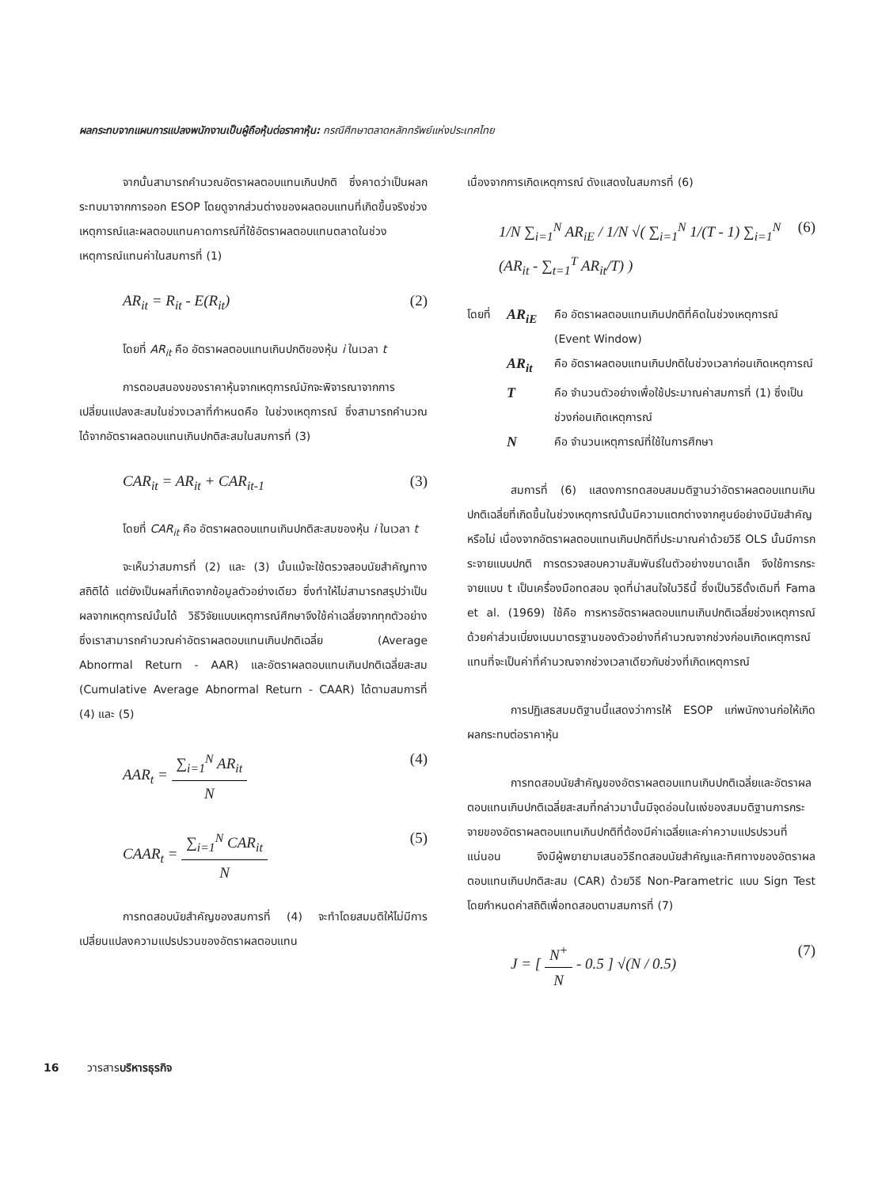ผลกระทบจากแผนการแปลงพนักงานเป็นผู้ถือหุ้นต่อราคาหุ้น: กรณีศึกษาตลาดหลักทรัพย์แห่งประเทศไทย
จากนั้นสามารถคำนวณอัตราผลตอบแทนเกินปกติ ซึ่งคาดว่าเป็นผลกระทบมาจากการออก ESOP โดยดูจากส่วนต่างของผลตอบแทนที่เกิดขึ้นจริงช่วงเหตุการณ์และผลตอบแทนคาดการณ์ที่ใช้อัตราผลตอบแทนตลาดในช่วงเหตุการณ์แทนค่าในสมการที่ (1)
AR<sub>it</sub> = R<sub>it</sub> - E(R<sub>it</sub>) (2)
โดยที่ AR<sub>it</sub> คือ อัตราผลตอบแทนเกินปกติของหุ้น i ในเวลา t
การตอบสนองของราคาหุ้นจากเหตุการณ์มักจะพิจารณาจากการเปลี่ยนแปลงสะสมในช่วงเวลาที่กำหนดคือ ในช่วงเหตุการณ์ ซึ่งสามารถคำนวณได้จากอัตราผลตอบแทนเกินปกติสะสมในสมการที่ (3)
CAR<sub>it</sub> = AR<sub>it</sub> + CAR<sub>it-1</sub> (3)
โดยที่ CAR<sub>it</sub> คือ อัตราผลตอบแทนเกินปกติสะสมของหุ้น i ในเวลา t
จะเห็นว่าสมการที่ (2) และ (3) นั้นแม้จะใช้ตรวจสอบนัยสำคัญทางสถิติได้ แต่ยังเป็นผลที่เกิดจากข้อมูลตัวอย่างเดียว ซึ่งทำให้ไม่สามารถสรุปว่าเป็นผลจากเหตุการณ์นั้นได้ วิธีวิจัยแบบเหตุการณ์ศึกษาจึงใช้ค่าเฉลี่ยจากทุกตัวอย่าง ซึ่งเราสามารถคำนวณค่าอัตราผลตอบแทนเกินปกติเฉลี่ย (Average Abnormal Return - AAR) และอัตราผลตอบแทนเกินปกติเฉลี่ยสะสม (Cumulative Average Abnormal Return - CAAR) ได้ตามสมการที่ (4) และ (5)
AAR<sub>t</sub> =
∑<sub>i=1</sub><sup>N</sup> AR<sub>it</sub>
N
(4)
CAAR<sub>t</sub> =
∑<sub>i=1</sub><sup>N</sup> CAR<sub>it</sub>
N
(5)
การทดสอบนัยสำคัญของสมการที่ (4) จะทำโดยสมมติให้ไม่มีการเปลี่ยนแปลงความแปรปรวนของอัตราผลตอบแทน
เนื่องจากการเกิดเหตุการณ์ ดังแสดงในสมการที่ (6)
1/N ∑<sub>i=1</sub><sup>N</sup> AR<sub>iE</sub> / 1/N √( ∑<sub>i=1</sub><sup>N</sup> 1/(T - 1) ∑<sub>i=1</sub><sup>N</sup> (AR<sub>it</sub> - ∑<sub>t=1</sub><sup>T</sup> AR<sub>it</sub>/T) ) (6)
โดยที่ AR<sub>iE</sub> คือ อัตราผลตอบแทนเกินปกติที่คิดในช่วงเหตุการณ์ (Event Window)
AR<sub>it</sub> คือ อัตราผลตอบแทนเกินปกติในช่วงเวลาก่อนเกิดเหตุการณ์
Tคือ จำนวนตัวอย่างเพื่อใช้ประมาณค่าสมการที่ (1) ซึ่งเป็นช่วงก่อนเกิดเหตุการณ์
Nคือ จำนวนเหตุการณ์ที่ใช้ในการศึกษา
สมการที่ (6) แสดงการทดสอบสมมติฐานว่าอัตราผลตอบแทนเกินปกติเฉลี่ยที่เกิดขึ้นในช่วงเหตุการณ์นั้นมีความแตกต่างจากศูนย์อย่างมีนัยสำคัญหรือไม่ เนื่องจากอัตราผลตอบแทนเกินปกติที่ประมาณค่าด้วยวิธี OLS นั้นมีการกระจายแบบปกติ การตรวจสอบความสัมพันธ์ในตัวอย่างขนาดเล็ก จึงใช้การกระจายแบบ t เป็นเครื่องมือทดสอบ จุดที่น่าสนใจในวิธีนี้ ซึ่งเป็นวิธีดั้งเดิมที่ Fama et al. (1969) ใช้คือ การหารอัตราผลตอบแทนเกินปกติเฉลี่ยช่วงเหตุการณ์ด้วยค่าส่วนเบี่ยงเบนมาตรฐานของตัวอย่างที่คำนวณจากช่วงก่อนเกิดเหตุการณ์แทนที่จะเป็นค่าที่คำนวณจากช่วงเวลาเดียวกับช่วงที่เกิดเหตุการณ์
การปฏิเสธสมมติฐานนี้แสดงว่าการให้ ESOP แก่พนักงานก่อให้เกิดผลกระทบต่อราคาหุ้น
การทดสอบนัยสำคัญของอัตราผลตอบแทนเกินปกติเฉลี่ยและอัตราผลตอบแทนเกินปกติเฉลี่ยสะสมที่กล่าวมานั้นมีจุดอ่อนในแง่ของสมมติฐานการกระจายของอัตราผลตอบแทนเกินปกติที่ต้องมีค่าเฉลี่ยและค่าความแปรปรวนที่แน่นอน จึงมีผู้พยายามเสนอวิธีทดสอบนัยสำคัญและทิศทางของอัตราผลตอบแทนเกินปกติสะสม (CAR) ด้วยวิธี Non-Parametric แบบ Sign Test โดยกำหนดค่าสถิติเพื่อทดสอบตามสมการที่ (7)
J = [
N<sup>+</sup>
N
- 0.5 ] √(N / 0.5) (7)
16 วารสารบริหารธุรกิจ